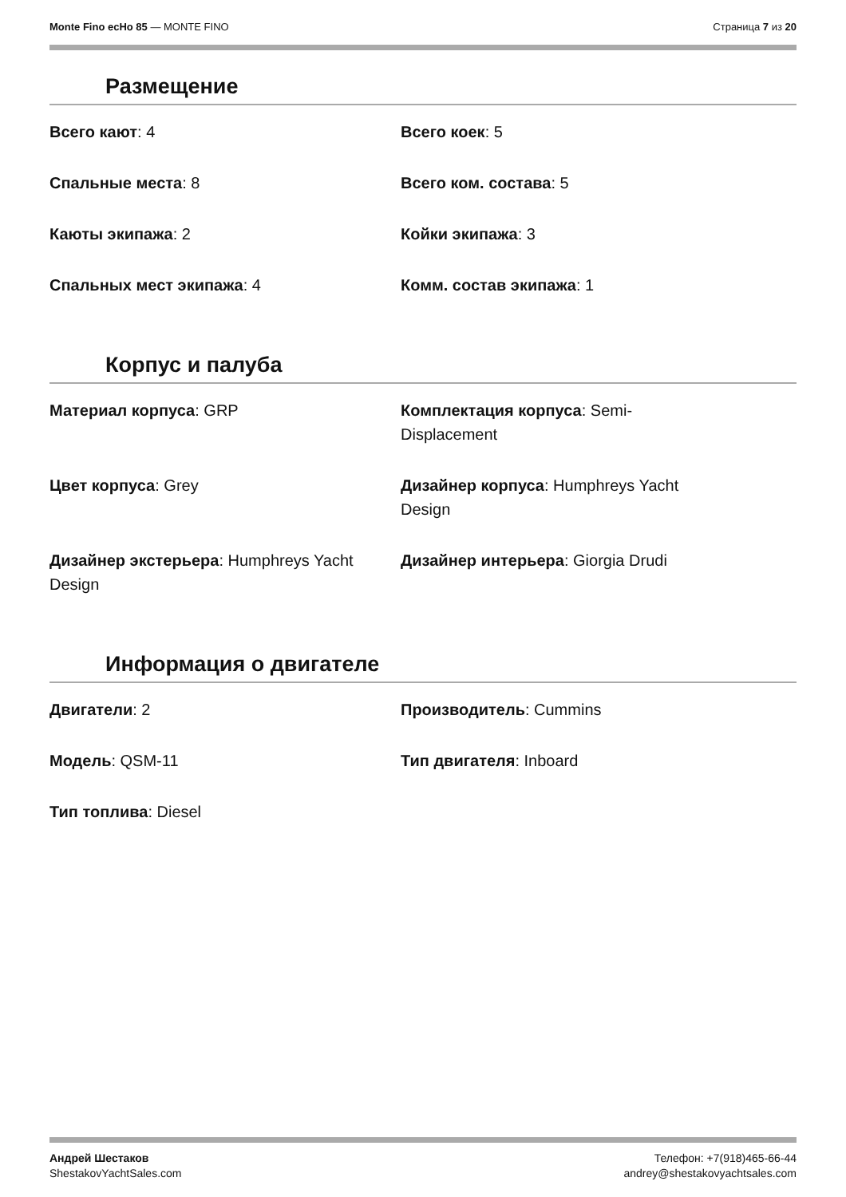Monte Fino ecHo 85 — MONTE FINO
Страница 7 из 20
Размещение
Всего кают: 4
Всего коек: 5
Спальные места: 8
Всего ком. состава: 5
Каюты экипажа: 2
Койки экипажа: 3
Спальных мест экипажа: 4
Комм. состав экипажа: 1
Корпус и палуба
Материал корпуса: GRP
Комплектация корпуса: Semi-
Displacement
Цвет корпуса: Grey
Дизайнер корпуса: Humphreys Yacht
Design
Дизайнер экстерьера: Humphreys Yacht Design
Дизайнер интерьера: Giorgia Drudi
Информация о двигателе
Двигатели: 2
Производитель: Cummins
Модель: QSM-11
Тип двигателя: Inboard
Тип топлива: Diesel
Андрей Шестаков
ShestakovYachtSales.com
Телефон: +7(918)465-66-44
andrey@shestakovyachtsales.com